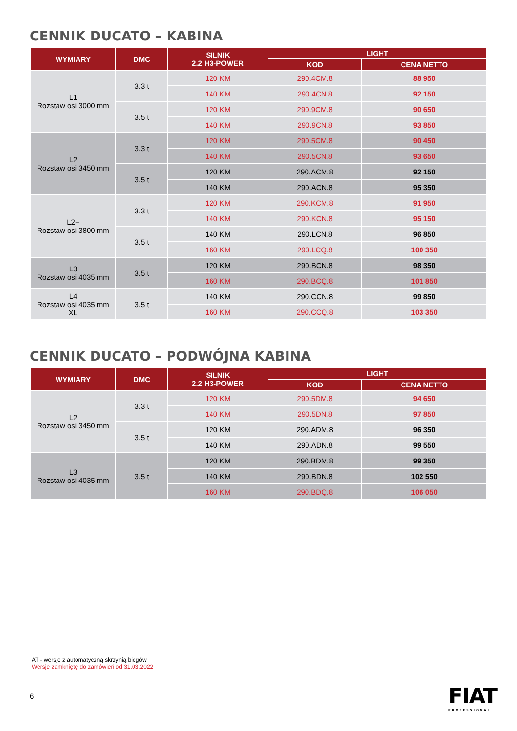CENNIK DUCATO – KABINA
| WYMIARY | DMC | SILNIK 2.2 H3-POWER | LIGHT | |
| --- | --- | --- | --- | --- |
| | | | KOD | CENA NETTO |
| L1 Rozstaw osi 3000 mm | 3.3 t | 120 KM | 290.4CM.8 | 88 950 |
| | | 140 KM | 290.4CN.8 | 92 150 |
| | 3.5 t | 120 KM | 290.9CM.8 | 90 650 |
| | | 140 KM | 290.9CN.8 | 93 850 |
| L2 Rozstaw osi 3450 mm | 3.3 t | 120 KM | 290.5CM.8 | 90 450 |
| | | 140 KM | 290.5CN.8 | 93 650 |
| | 3.5 t | 120 KM | 290.ACM.8 | 92 150 |
| | | 140 KM | 290.ACN.8 | 95 350 |
| L2+ Rozstaw osi 3800 mm | 3.3 t | 120 KM | 290.KCM.8 | 91 950 |
| | | 140 KM | 290.KCN.8 | 95 150 |
| | 3.5 t | 140 KM | 290.LCN.8 | 96 850 |
| | | 160 KM | 290.LCQ.8 | 100 350 |
| L3 Rozstaw osi 4035 mm | 3.5 t | 120 KM | 290.BCN.8 | 98 350 |
| | | 160 KM | 290.BCQ.8 | 101 850 |
| L4 Rozstaw osi 4035 mm XL | 3.5 t | 140 KM | 290.CCN.8 | 99 850 |
| | | 160 KM | 290.CCQ.8 | 103 350 |
CENNIK DUCATO – PODWÓJNA KABINA
| WYMIARY | DMC | SILNIK 2.2 H3-POWER | LIGHT | |
| --- | --- | --- | --- | --- |
| | | | KOD | CENA NETTO |
| L2 Rozstaw osi 3450 mm | 3.3 t | 120 KM | 290.5DM.8 | 94 650 |
| | | 140 KM | 290.5DN.8 | 97 850 |
| | 3.5 t | 120 KM | 290.ADM.8 | 96 350 |
| | | 140 KM | 290.ADN.8 | 99 550 |
| L3 Rozstaw osi 4035 mm | 3.5 t | 120 KM | 290.BDM.8 | 99 350 |
| | | 140 KM | 290.BDN.8 | 102 550 |
| | | 160 KM | 290.BDQ.8 | 106 050 |
AT - wersje z automatyczną skrzynią biegów
Wersje zamkniętę do zamówień od 31.03.2022
6 FIAT
PROFESSIONAL